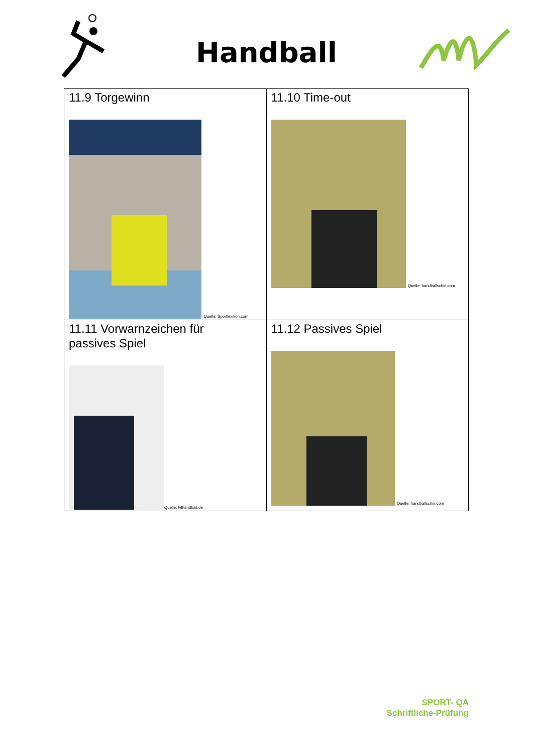Handball
| 11.9 Torgewinn Quelle: Sportlexikon.com | 11.10 Time-out Quelle: handballschiri.com |
| 11.11 Vorwarnzeichen für passives Spiel Quelle: tvlhandball.de | 11.12 Passives Spiel Quelle: handballschiri.com |
SPORT- QA
Schriftliche-Prüfung